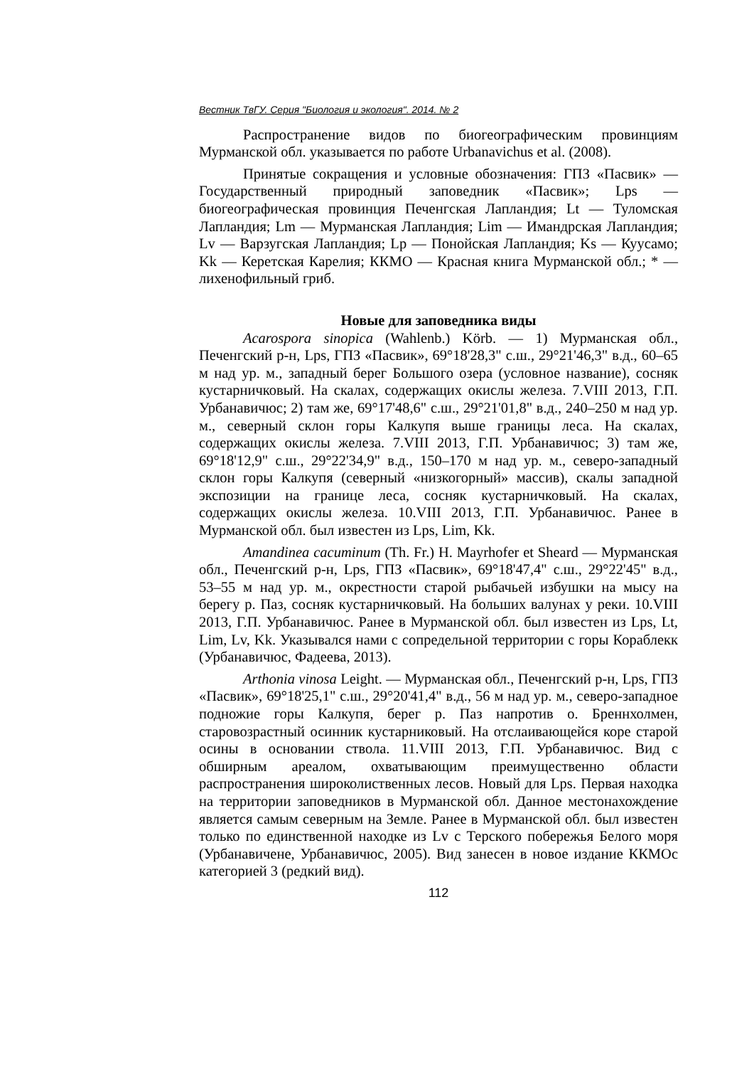Вестник ТвГУ. Серия "Биология и экология". 2014. № 2
Распространение видов по биогеографическим провинциям Мурманской обл. указывается по работе Urbanavichus et al. (2008).
Принятые сокращения и условные обозначения: ГПЗ «Пасвик» — Государственный природный заповедник «Пасвик»; Lps — биогеографическая провинция Печенгская Лапландия; Lt — Туломская Лапландия; Lm — Мурманская Лапландия; Lim — Имандрская Лапландия; Lv — Варзугская Лапландия; Lp — Понойская Лапландия; Ks — Куусамо; Kk — Керетская Карелия; ККМО — Красная книга Мурманской обл.; * — лихенофильный гриб.
Новые для заповедника виды
Acarospora sinopica (Wahlenb.) Körb. — 1) Мурманская обл., Печенгский р-н, Lps, ГПЗ «Пасвик», 69°18'28,3" с.ш., 29°21'46,3" в.д., 60–65 м над ур. м., западный берег Большого озера (условное название), сосняк кустарничковый. На скалах, содержащих окислы железа. 7.VIII 2013, Г.П. Урбанавичюс; 2) там же, 69°17'48,6" с.ш., 29°21'01,8" в.д., 240–250 м над ур. м., северный склон горы Калкупя выше границы леса. На скалах, содержащих окислы железа. 7.VIII 2013, Г.П. Урбанавичюс; 3) там же, 69°18'12,9" с.ш., 29°22'34,9" в.д., 150–170 м над ур. м., северо-западный склон горы Калкупя (северный «низкогорный» массив), скалы западной экспозиции на границе леса, сосняк кустарничковый. На скалах, содержащих окислы железа. 10.VIII 2013, Г.П. Урбанавичюс. Ранее в Мурманской обл. был известен из Lps, Lim, Kk.
Amandinea cacuminum (Th. Fr.) H. Mayrhofer et Sheard — Мурманская обл., Печенгский р-н, Lps, ГПЗ «Пасвик», 69°18'47,4" с.ш., 29°22'45" в.д., 53–55 м над ур. м., окрестности старой рыбачьей избушки на мысу на берегу р. Паз, сосняк кустарничковый. На больших валунах у реки. 10.VIII 2013, Г.П. Урбанавичюс. Ранее в Мурманской обл. был известен из Lps, Lt, Lim, Lv, Kk. Указывался нами с сопредельной территории с горы Кораблекк (Урбанавичюс, Фадеева, 2013).
Arthonia vinosa Leight. — Мурманская обл., Печенгский р-н, Lps, ГПЗ «Пасвик», 69°18'25,1" с.ш., 29°20'41,4" в.д., 56 м над ур. м., северо-западное подножие горы Калкупя, берег р. Паз напротив о. Бреннхолмен, старовозрастный осинник кустарниковый. На отслаивающейся коре старой осины в основании ствола. 11.VIII 2013, Г.П. Урбанавичюс. Вид с обширным ареалом, охватывающим преимущественно области распространения широколиственных лесов. Новый для Lps. Первая находка на территории заповедников в Мурманской обл. Данное местонахождение является самым северным на Земле. Ранее в Мурманской обл. был известен только по единственной находке из Lv с Терского побережья Белого моря (Урбанавичене, Урбанавичюс, 2005). Вид занесен в новое издание ККМОс категорией 3 (редкий вид).
112